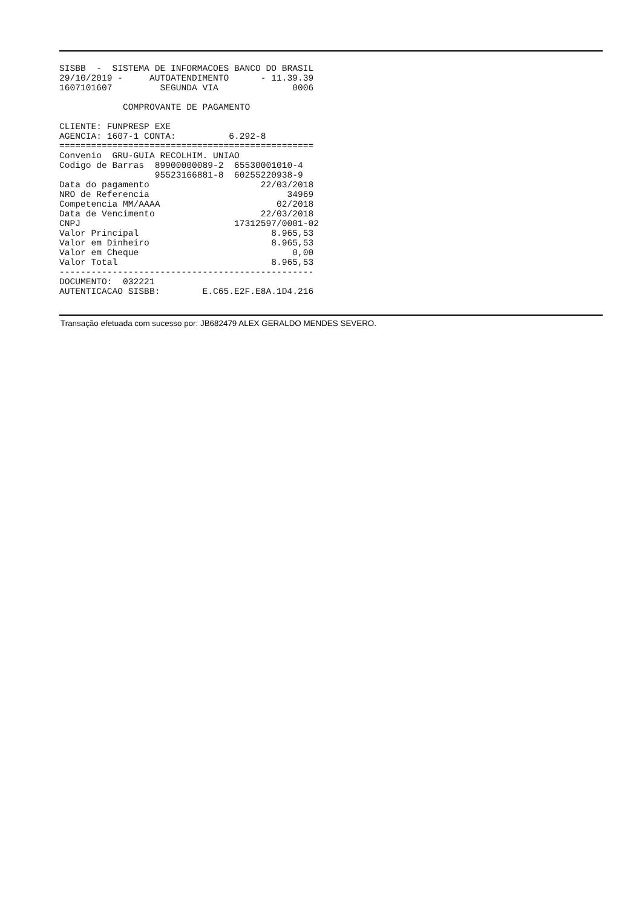SISBB  -  SISTEMA DE INFORMACOES BANCO DO BRASIL
29/10/2019 -     AUTOATENDIMENTO      - 11.39.39
1607101607         SEGUNDA VIA              0006

            COMPROVANTE DE PAGAMENTO

CLIENTE: FUNPRESP EXE
AGENCIA: 1607-1 CONTA:          6.292-8
================================================
Convenio  GRU-GUIA RECOLHIM. UNIAO
Codigo de Barras  89900000089-2  65530001010-4
                  95523166881-8  60255220938-9
Data do pagamento                     22/03/2018
NRO de Referencia                          34969
Competencia MM/AAAA                      02/2018
Data de Vencimento                    22/03/2018
CNPJ                             17312597/0001-02
Valor Principal                         8.965,53
Valor em Dinheiro                       8.965,53
Valor em Cheque                             0,00
Valor Total                             8.965,53
------------------------------------------------
DOCUMENTO:  032221
AUTENTICACAO SISBB:        E.C65.E2F.E8A.1D4.216
Transação efetuada com sucesso por: JB682479 ALEX GERALDO MENDES SEVERO.